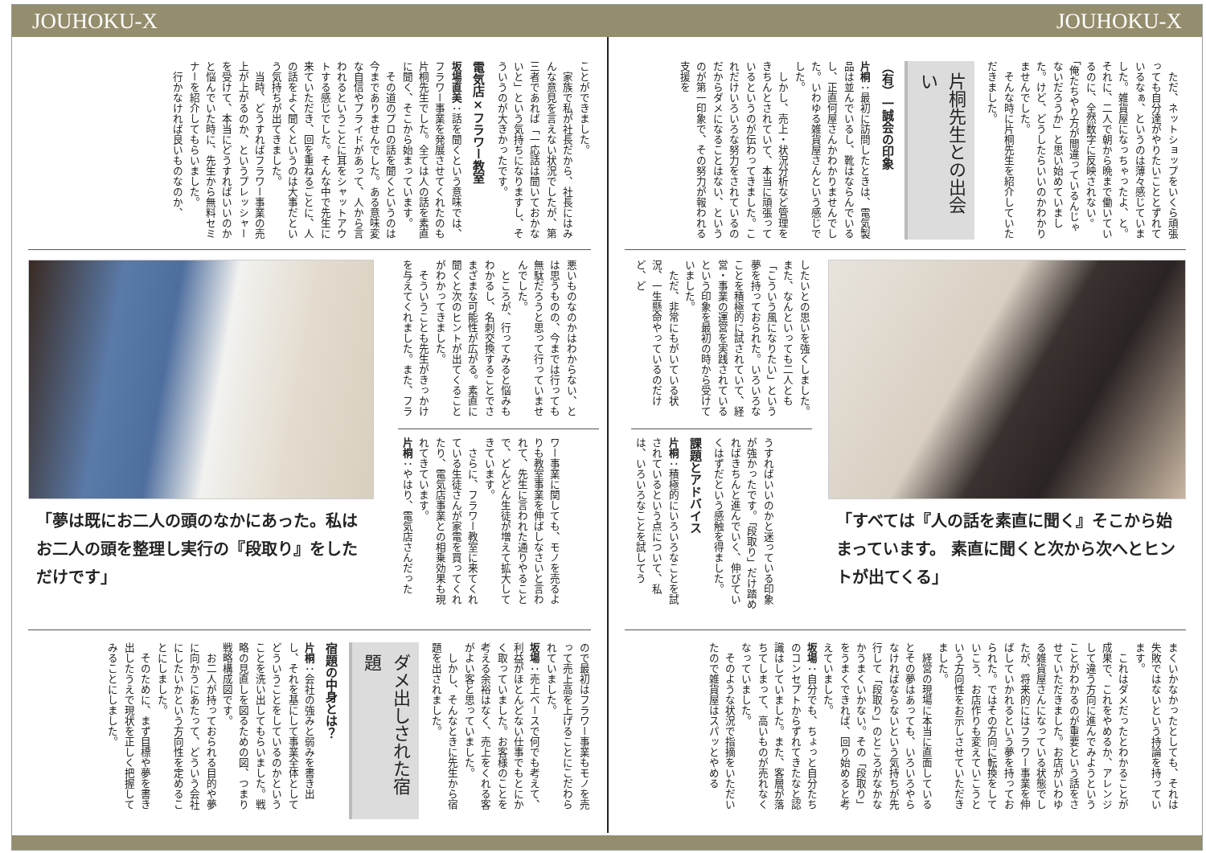JOUHOKU-X JOUHOKU-X
ただ、ネットショップをいくら頑張っても自分達がやりたいこととずれているなぁ、というのは薄々感じていました。雑貨屋になっちゃったよ、と。それに、二人で朝から晩まで働いているのに、全然数字に反映されない。「俺たちやり方が間違っているんじゃないだろうか」と思い始めていました。けど、どうしたらいいのかわかりませんでした。
そんな時に片桐先生を紹介していただきました。
片桐先生との出会い
（有）一誠会の印象
片桐：最初に訪問したときは、電気製品は並んでいるし、靴はならんでいるし、正直何屋さんかわかりませんでした。いわゆる雑貨屋さんという感じでした。
しかし、売上・状況分析など管理をきちんとされていて、本当に頑張っているというのが伝わってきました。これだけいろいろな努力をされているのだからダメになることはない、というのが第一印象で、その努力が報われる支援を
「すべては『人の話を素直に聞く』そこから始まっています。 素直に聞くと次から次へとヒントが出てくる」
したいとの思いを強くしました。また、なんといっても二人とも「こういう風になりたい」という夢を持っておられた。いろいろなことを積極的に試されていて、経営・事業の運営を実践されているという印象を最初の時から受けていました。
ただ、非常にもがいている状況、一生懸命やっているのだけど、ど
うすればいいのかと迷っている印象が強かったです。「段取り」だけ踏めればきちんと進んでいく、伸びていくはずだという感触を得ました。
課題とアドバイス
片桐：積極的にいろいろなことを試されているという点について、私は、いろいろなことを試してう
まくいかなかったとしても、それは失敗ではないという持論を持っています。
これはダメだったとわかることが成果で、これをやめるか、アレンジして違う方向に進んでみようということがわかるのが重要という話をさせていただきました。お店がいわゆる雑貨屋さんになっている状態でしたが、将来的にはフラワー事業を伸ばしていかれるという夢を持っておられた。ではその方向に転換をしていこう、お店作りも変えていこうという方向性をお示しさせていただきました。
経営の現場に本当に直面しているとその夢はあっても、いろいろやらなければならないという気持ちが先行して「段取り」のところがなかなかうまくいかない。その「段取り」をうまくできれば、回り始めると考えていました。
坂場：自分でも、ちょっと自分たちのコンセプトからずれてきたなと認識はしていました。また、客層が落ちてしまって、高いものが売れなくなっていました。
そのような状況で指摘をいただいたので雑貨屋はスパッとやめる
ことができました。
家族で私が社長だから、社長にはみんな意見を言えない状況でしたが、第三者であれば「一応話は聞いておかないと」という気持ちになりますし、そういうのが大きかったです。
電気店×フラワー教室
坂場直美：話を聞くという意味では、フラワー事業を発展させてくれたのも片桐先生でした。全ては人の話を素直に聞く、そこから始まっています。
その道のプロの話を聞くというのは今までありませんでした。ある意味変な自信やプライドがあって、人から言われるということに耳をシャットアウトする感じでした。そんな中で先生に来ていただき、回を重ねるごとに、人の話をよく聞くというのは大事だという気持ちが出てきました。
当時、どうすればフラワー事業の売上が上がるのか、というプレッシャーを受けて、本当にどうすればいいのかと悩んでいた時に、先生から無料セミナーを紹介してもらいました。
行かなければ良いものなのか、
悪いものなのかはわからない、とは思うものの、今までは行っても無駄だろうと思って行っていませんでした。
ところが、行ってみると悩みもわかるし、名刺交換することでさまざまな可能性が広がる。素直に聞くと次のヒントが出てくることがわかってきました。
そういうことも先生がきっかけを与えてくれました。また、フラ
ワー事業に関しても、モノを売るよりも教室事業を伸ばしなさいと言われて、先生に言われた通りやることで、どんどん生徒が増えて拡大してきています。
さらに、フラワー教室に来てくれている生徒さんが家電を買ってくれたり、電気店事業との相乗効果も現れてきています。
片桐：やはり、電気店さんだった
「夢は既にお二人の頭のなかにあった。私はお二人の頭を整理し実行の『段取り』をしただけです」
ので最初はフラワー事業もモノを売って売上高を上げることにこだわられていました。
坂場：売上ベースで何でも考えて、利益がほとんどない仕事でもとにかく取っていました。お客様のことを考える余裕はなく、売上をくれる客がよい客と思っていました。
しかし、そんなときに先生から宿題を出されました。
ダメ出しされた宿題
宿題の中身とは？
片桐：会社の強みと弱みを書き出し、それを基にして事業全体としてどういうことをしているのかということを洗い出してもらいました。戦略の見直しを図るための図、つまり戦略構成図です。
お二人が持っておられる目的や夢に向かうにあたって、どういう会社にしたいかという方向性を定めることにしました。
そのために、まず目標や夢を書き出したうえで現状を正しく把握してみることにしました。